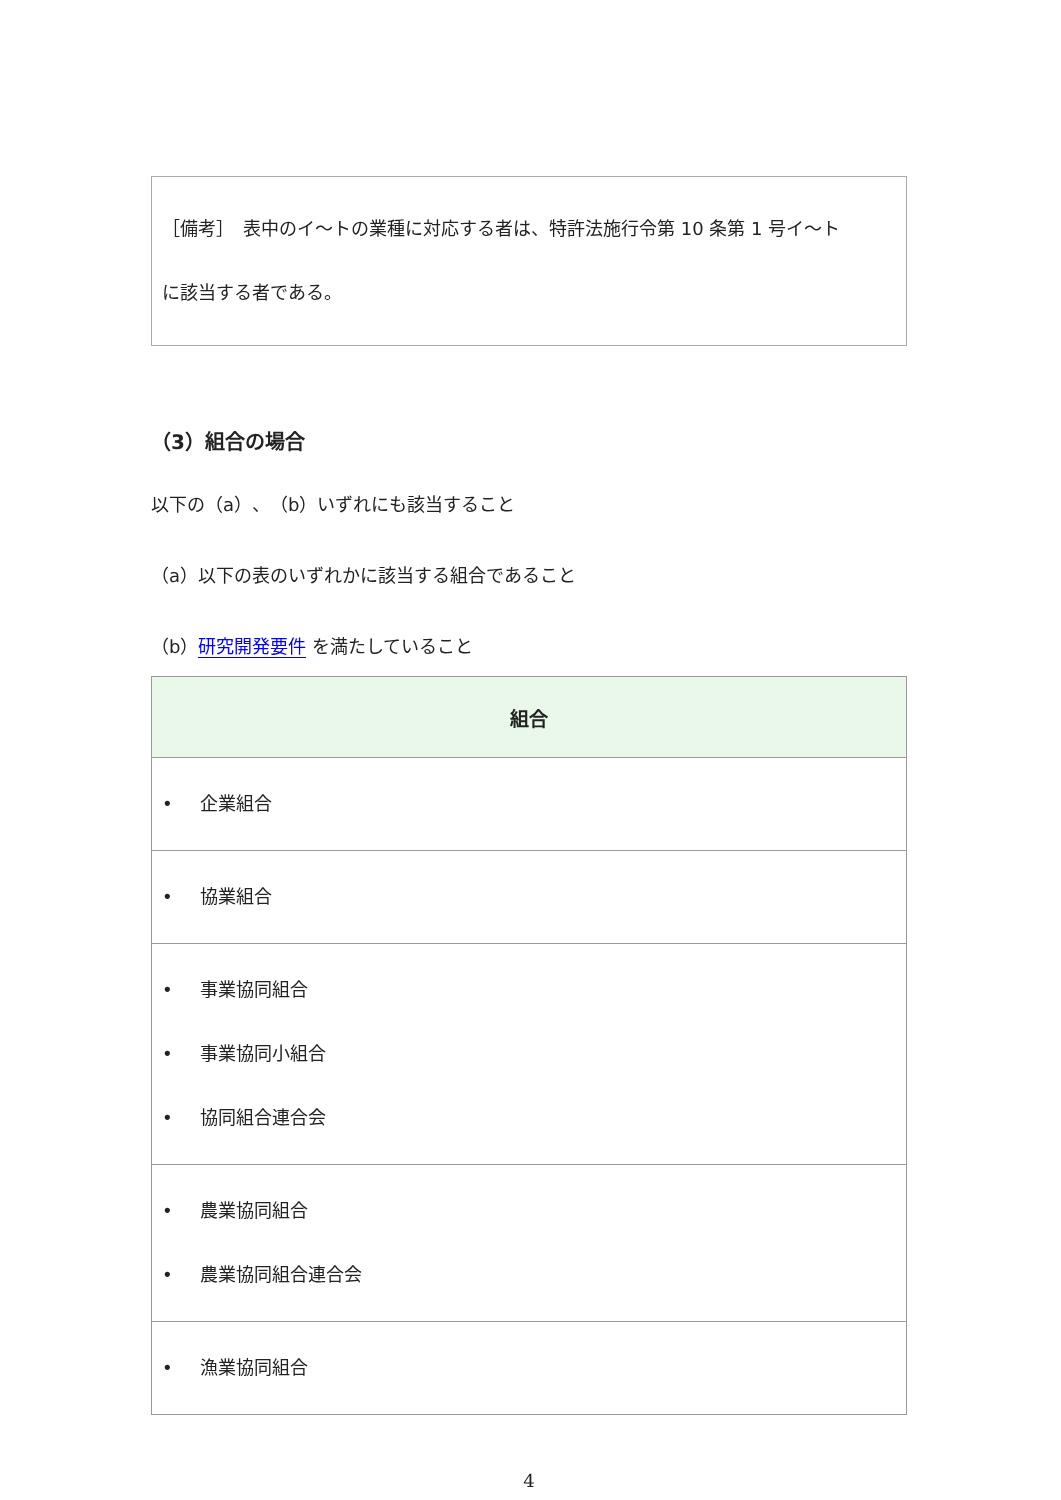［備考］　表中のイ～トの業種に対応する者は、特許法施行令第 10 条第 1 号イ～ト
に該当する者である。
（3）組合の場合
以下の（a）、（b）いずれにも該当すること
（a）以下の表のいずれかに該当する組合であること
（b）研究開発要件 を満たしていること
| 組合 |
| --- |
| • 企業組合 |
| • 協業組合 |
| • 事業協同組合 • 事業協同小組合 • 協同組合連合会 |
| • 農業協同組合 • 農業協同組合連合会 |
| • 漁業協同組合 |
4